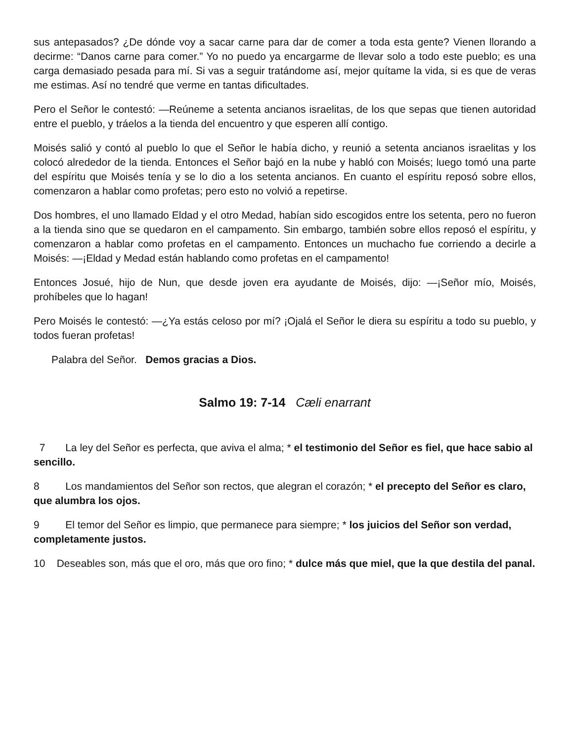sus antepasados? ¿De dónde voy a sacar carne para dar de comer a toda esta gente? Vienen llorando a decirme: “Danos carne para comer.” Yo no puedo ya encargarme de llevar solo a todo este pueblo; es una carga demasiado pesada para mí. Si vas a seguir tratándome así, mejor quítame la vida, si es que de veras me estimas. Así no tendré que verme en tantas dificultades.
Pero el Señor le contestó: —Reúneme a setenta ancianos israelitas, de los que sepas que tienen autoridad entre el pueblo, y tráelos a la tienda del encuentro y que esperen allí contigo.
Moisés salió y contó al pueblo lo que el Señor le había dicho, y reunió a setenta ancianos israelitas y los colocó alrededor de la tienda. Entonces el Señor bajó en la nube y habló con Moisés; luego tomó una parte del espíritu que Moisés tenía y se lo dio a los setenta ancianos. En cuanto el espíritu reposó sobre ellos, comenzaron a hablar como profetas; pero esto no volvió a repetirse.
Dos hombres, el uno llamado Eldad y el otro Medad, habían sido escogidos entre los setenta, pero no fueron a la tienda sino que se quedaron en el campamento. Sin embargo, también sobre ellos reposó el espíritu, y comenzaron a hablar como profetas en el campamento. Entonces un muchacho fue corriendo a decirle a Moisés: —¡Eldad y Medad están hablando como profetas en el campamento!
Entonces Josué, hijo de Nun, que desde joven era ayudante de Moisés, dijo: —¡Señor mío, Moisés, prohíbeles que lo hagan!
Pero Moisés le contestó: —¿Ya estás celoso por mí? ¡Ojalá el Señor le diera su espíritu a todo su pueblo, y todos fueran profetas!
Palabra del Señor. Demos gracias a Dios.
Salmo 19: 7-14 Cæli enarrant
7 La ley del Señor es perfecta, que aviva el alma; * el testimonio del Señor es fiel, que hace sabio al sencillo.
8 Los mandamientos del Señor son rectos, que alegran el corazón; * el precepto del Señor es claro, que alumbra los ojos.
9 El temor del Señor es limpio, que permanece para siempre; * los juicios del Señor son verdad, completamente justos.
10 Deseables son, más que el oro, más que oro fino; * dulce más que miel, que la que destila del panal.